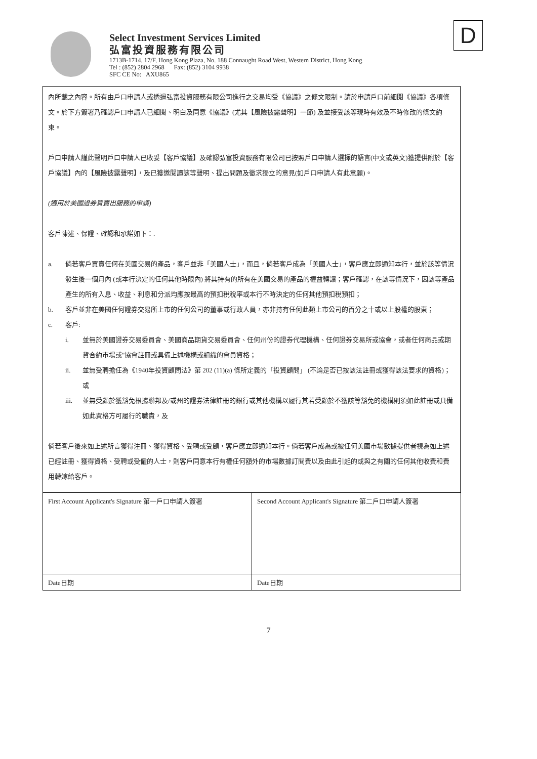Select Investment Services Limited
弘富投資服務有限公司
1713B-1714, 17/F, Hong Kong Plaza, No. 188 Connaught Road West, Western District, Hong Kong
Tel : (852) 2804 2968 Fax: (852) 3104 9938
SFC CE No: AXU865
D
內所載之內容。所有由戶口申請人或透過弘富投資服務有限公司進行之交易均受《協議》之條文限制。請於申請戶口前細閱《協議》各項條文。於下方簽署乃確認戶口申請人已細閱、明白及同意《協議》(尤其【風險披露聲明】一節) 及並接受該等現時有效及不時修改的條文約束。
戶口申請人謹此聲明戶口申請人已收妥【客戶協議】及確認弘富投資服務有限公司已按照戶口申請人選擇的語言(中文或英文)獲提供附於【客戶協議】內的【風險披露聲明】，及已獲邀閱讀該等聲明、提出問題及徵求獨立的意見(如戶口申請人有此意願)。
(適用於美國證券買賣出服務的申請)
客戶陳述、保證、確認和承諾如下：.
a. 倘若客戶買賣任何在美國交易的產品，客戶並非「美國人士」，而且，倘若客戶成為「美國人士」，客戶應立即通知本行，並於該等情況發生後一個月內 (或本行決定的任何其他時限內) 將其持有的所有在美國交易的產品的權益轉讓；客戶確認，在該等情況下，因該等產品產生的所有入息、收益、利息和分派均應按最高的預扣稅稅率或本行不時決定的任何其他預扣稅預扣；
b. 客戶並非在美國任何證券交易所上市的任何公司的董事或行政人員，亦非持有任何此類上市公司的百分之十或以上股權的股東；
c. 客戶:
i. 並無於美國證券交易委員會、美國商品期貨交易委員會、任何州份的證券代理機構、任何證券交易所或協會，或者任何商品或期貨合約市場或"協會註冊或具備上述機構或組織的會員資格；
ii. 並無受聘擔任為《1940年投資顧問法》第 202 (11)(a) 條所定義的「投資顧問」 (不論是否已按該法註冊或獲得該法要求的資格)；或
iii. 並無受顧於獲豁免根據聯邦及/或州的證券法律註冊的銀行或其他機構以履行其若受顧於不獲該等豁免的機構則須如此註冊或具備如此資格方可履行的職責，及
倘若客戶後來如上述所言獲得注冊、獲得資格、受聘或受顧，客戶應立即通知本行。倘若客戶成為或被任何美國市場數據提供者視為如上述已經註冊、獲得資格、受聘或受僱的人士，則客戶同意本行有權任何額外的市場數據訂閱費以及由此引起的或與之有關的任何其他收費和費用轉嫁給客戶。
| First Account Applicant's Signature 第一戶口申請人簽署 | Second Account Applicant's Signature 第二戶口申請人簽署 |
| Date日期 | Date日期 |
7